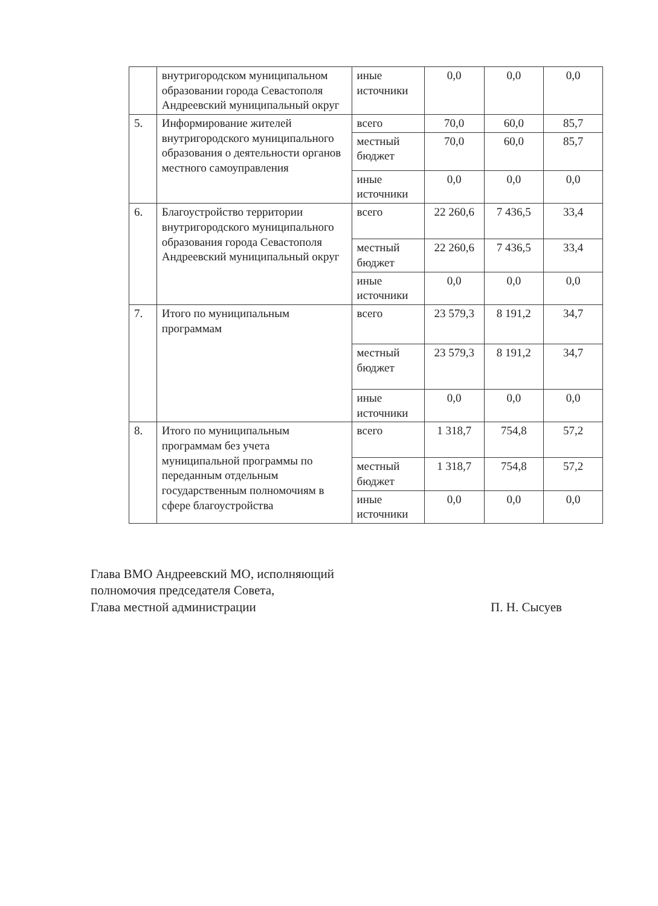| | внутригородском муниципальном образовании города Севастополя Андреевский муниципальный округ | иные источники | 0,0 | 0,0 | 0,0 |
| 5. | Информирование жителей внутригородского муниципального образования о деятельности органов местного самоуправления | всего | 70,0 | 60,0 | 85,7 |
| | | местный бюджет | 70,0 | 60,0 | 85,7 |
| | | иные источники | 0,0 | 0,0 | 0,0 |
| 6. | Благоустройство территории внутригородского муниципального образования города Севастополя Андреевский муниципальный округ | всего | 22 260,6 | 7 436,5 | 33,4 |
| | | местный бюджет | 22 260,6 | 7 436,5 | 33,4 |
| | | иные источники | 0,0 | 0,0 | 0,0 |
| 7. | Итого по муниципальным программам | всего | 23 579,3 | 8 191,2 | 34,7 |
| | | местный бюджет | 23 579,3 | 8 191,2 | 34,7 |
| | | иные источники | 0,0 | 0,0 | 0,0 |
| 8. | Итого по муниципальным программам без учета муниципальной программы по переданным отдельным государственным полномочиям в сфере благоустройства | всего | 1 318,7 | 754,8 | 57,2 |
| | | местный бюджет | 1 318,7 | 754,8 | 57,2 |
| | | иные источники | 0,0 | 0,0 | 0,0 |
Глава ВМО Андреевский МО, исполняющий
полномочия председателя Совета,
Глава местной администрации
П. Н. Сысуев